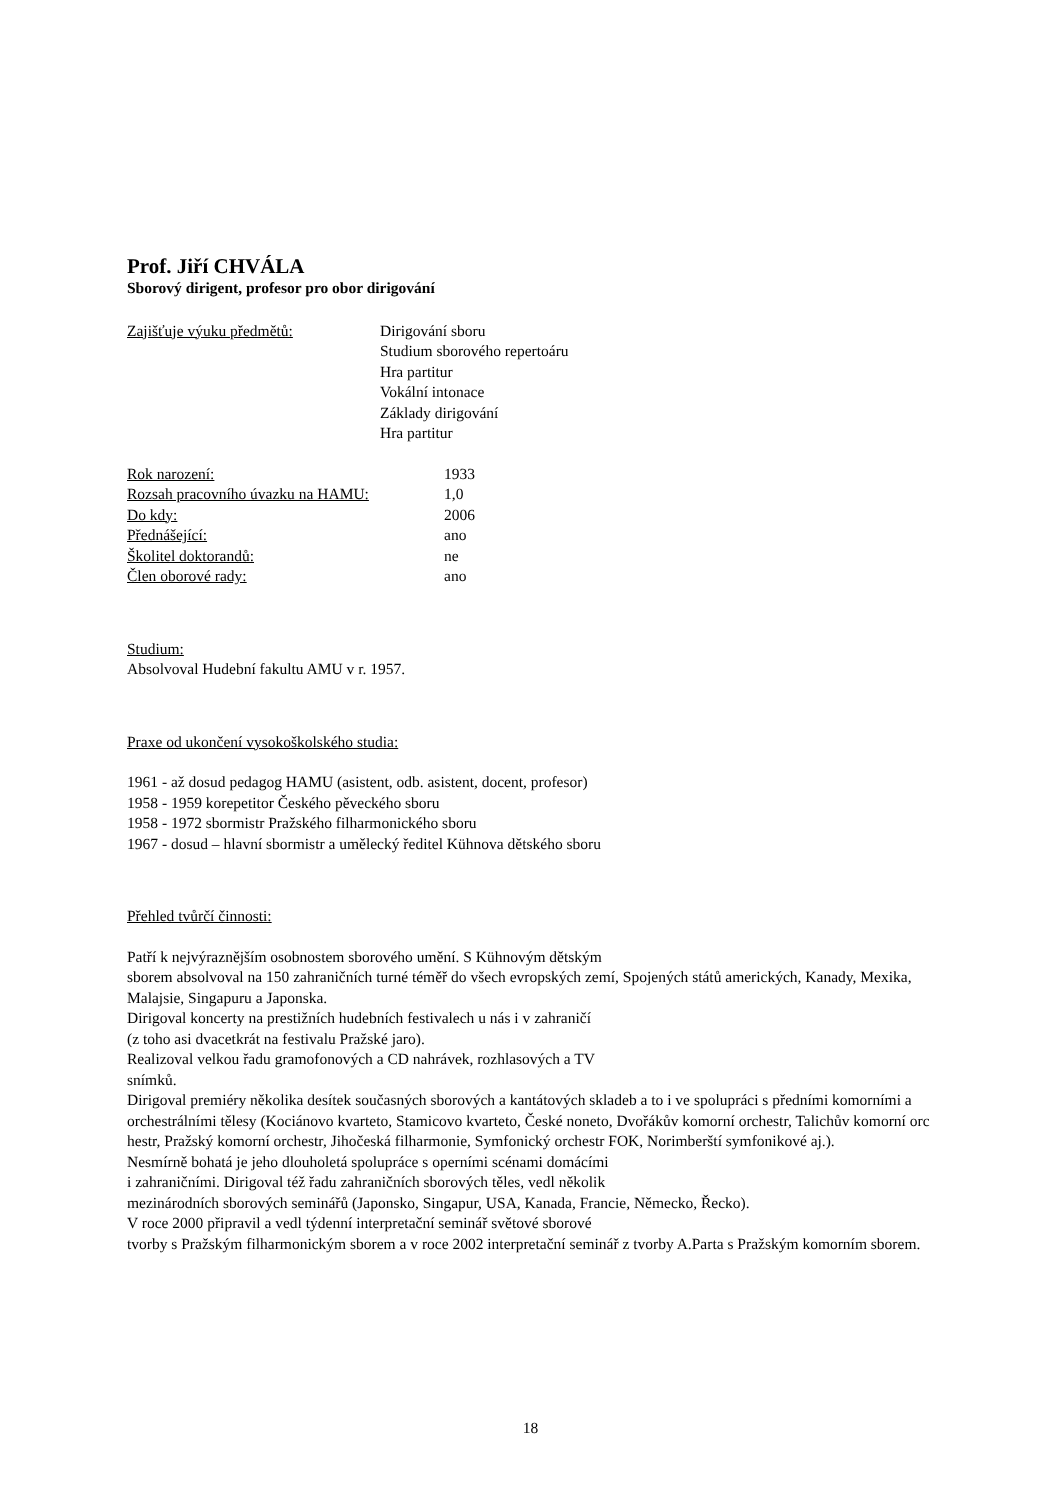Prof. Jiří CHVÁLA
Sborový dirigent, profesor pro obor dirigování
Zajišťuje výuku předmětů: Dirigování sboru
Studium sborového repertoáru
Hra partitur
Vokální intonace
Základy dirigování
Hra partitur
Rok narození: 1933
Rozsah pracovního úvazku na HAMU: 1,0
Do kdy: 2006
Přednášející: ano
Školitel doktorandů: ne
Člen oborové rady: ano
Studium:
Absolvoval Hudební fakultu AMU v r. 1957.
Praxe od ukončení vysokoškolského studia:
1961 - až dosud pedagog HAMU (asistent, odb. asistent, docent, profesor)
1958 - 1959 korepetitor Českého pěveckého sboru
1958 - 1972 sbormistr Pražského filharmonického sboru
1967 - dosud – hlavní sbormistr a umělecký ředitel Kühnova dětského sboru
Přehled tvůrčí činnosti:
Patří k nejvýraznějším osobnostem sborového umění. S Kühnovým dětským
sborem absolvoval na 150 zahraničních turné téměř do všech evropských zemí, Spojených států amerických, Kanady, Mexika, Malajsie, Singapuru a Japonska.
Dirigoval koncerty na prestižních hudebních festivalech u nás i v zahraničí
(z toho asi dvacetkrát na festivalu Pražské jaro).
Realizoval velkou řadu gramofonových a CD nahrávek, rozhlasových a TV
snímků.
Dirigoval premiéry několika desítek současných sborových a kantátových skladeb a to i ve spolupráci s předními komorními a orchestrálními tělesy (Kociánovo kvarteto, Stamicovo kvarteto, České noneto, Dvořákův komorní orchestr, Talichův komorní orc hestr, Pražský komorní orchestr, Jihočeská filharmonie, Symfonický orchestr FOK, Norimberští symfonikové aj.).
Nesmírně bohatá je jeho dlouholetá spolupráce s operními scénami domácími
i zahraničními. Dirigoval též řadu zahraničních sborových těles, vedl několik
mezinárodních sborových seminářů (Japonsko, Singapur, USA, Kanada, Francie, Německo, Řecko).
V roce 2000 připravil a vedl týdenní interpretační seminář světové sborové
tvorby s Pražským filharmonickým sborem a v roce 2002 interpretační seminář z tvorby A.Parta s Pražským komorním sborem.
18